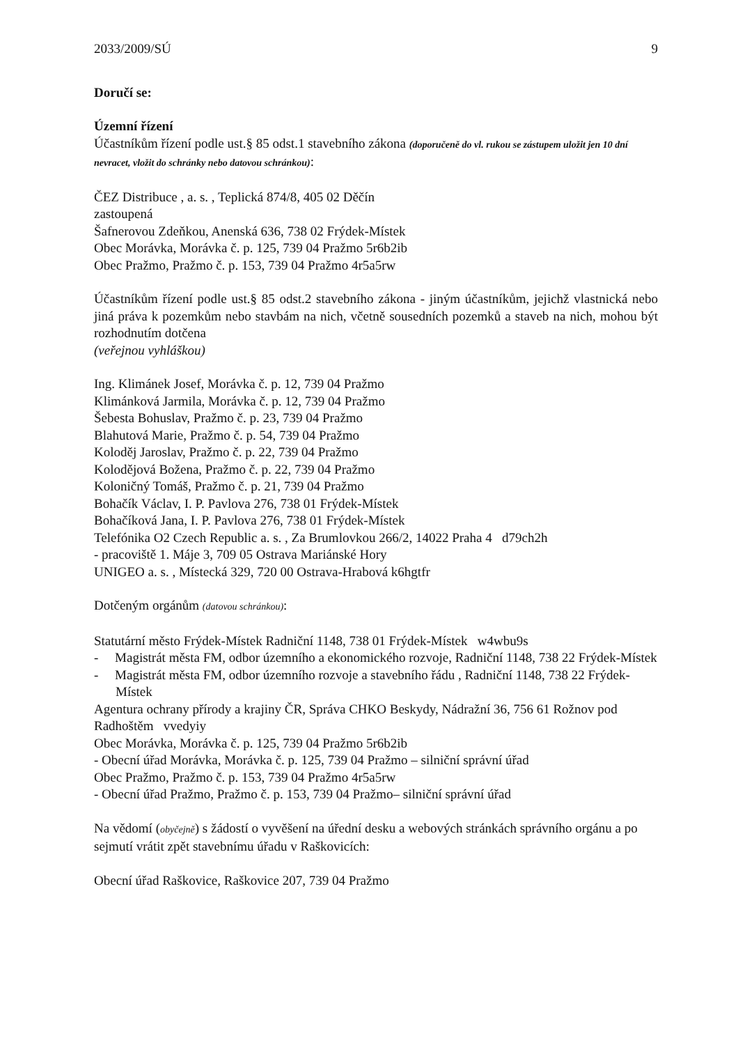2033/2009/SÚ 9
Doručí se:
Územní řízení
Účastníkům řízení podle ust.§ 85 odst.1 stavebního zákona (doporučeně do vl. rukou se zástupem uložit jen 10 dní nevracet, vložit do schránky nebo datovou schránkou):
ČEZ Distribuce , a. s. , Teplická 874/8, 405 02 Děčín
zastoupená
Šafnerovou Zdeňkou, Anenská 636, 738 02 Frýdek-Místek
Obec Morávka, Morávka č. p. 125, 739 04 Pražmo 5r6b2ib
Obec Pražmo, Pražmo č. p. 153, 739 04 Pražmo 4r5a5rw
Účastníkům řízení podle ust.§ 85 odst.2 stavebního zákona - jiným účastníkům, jejichž vlastnická nebo jiná práva k pozemkům nebo stavbám na nich, včetně sousedních pozemků a staveb na nich, mohou být rozhodnutím dotčena
(veřejnou vyhláškou)
Ing. Klimánek Josef, Morávka č. p. 12, 739 04 Pražmo
Klimánková Jarmila, Morávka č. p. 12, 739 04 Pražmo
Šebesta Bohuslav, Pražmo č. p. 23, 739 04 Pražmo
Blahutová Marie, Pražmo č. p. 54, 739 04 Pražmo
Koloděj Jaroslav, Pražmo č. p. 22, 739 04 Pražmo
Kolodějová Božena, Pražmo č. p. 22, 739 04 Pražmo
Koloničný Tomáš, Pražmo č. p. 21, 739 04 Pražmo
Bohačík Václav, I. P. Pavlova 276, 738 01 Frýdek-Místek
Bohačíková Jana, I. P. Pavlova 276, 738 01 Frýdek-Místek
Telefónika O2 Czech Republic a. s. , Za Brumlovkou 266/2, 14022 Praha 4 d79ch2h
- pracoviště 1. Máje 3, 709 05 Ostrava Mariánské Hory
UNIGEO a. s. , Místecká 329, 720 00 Ostrava-Hrabová k6hgtfr
Dotčeným orgánům (datovou schránkou):
Statutární město Frýdek-Místek Radniční 1148, 738 01 Frýdek-Místek w4wbu9s
- Magistrát města FM, odbor územního a ekonomického rozvoje, Radniční 1148, 738 22 Frýdek-Místek
- Magistrát města FM, odbor územního rozvoje a stavebního řádu , Radniční 1148, 738 22 Frýdek-Místek
Agentura ochrany přírody a krajiny ČR, Správa CHKO Beskydy, Nádražní 36, 756 61 Rožnov pod Radhoštěm vvedyiy
Obec Morávka, Morávka č. p. 125, 739 04 Pražmo 5r6b2ib
- Obecní úřad Morávka, Morávka č. p. 125, 739 04 Pražmo – silniční správní úřad
Obec Pražmo, Pražmo č. p. 153, 739 04 Pražmo 4r5a5rw
- Obecní úřad Pražmo, Pražmo č. p. 153, 739 04 Pražmo– silniční správní úřad
Na vědomí (obyčejně) s žádostí o vyvěšení na úřední desku a webových stránkách správního orgánu a po sejmutí vrátit zpět stavebnímu úřadu v Raškovicích:
Obecní úřad Raškovice, Raškovice 207, 739 04 Pražmo